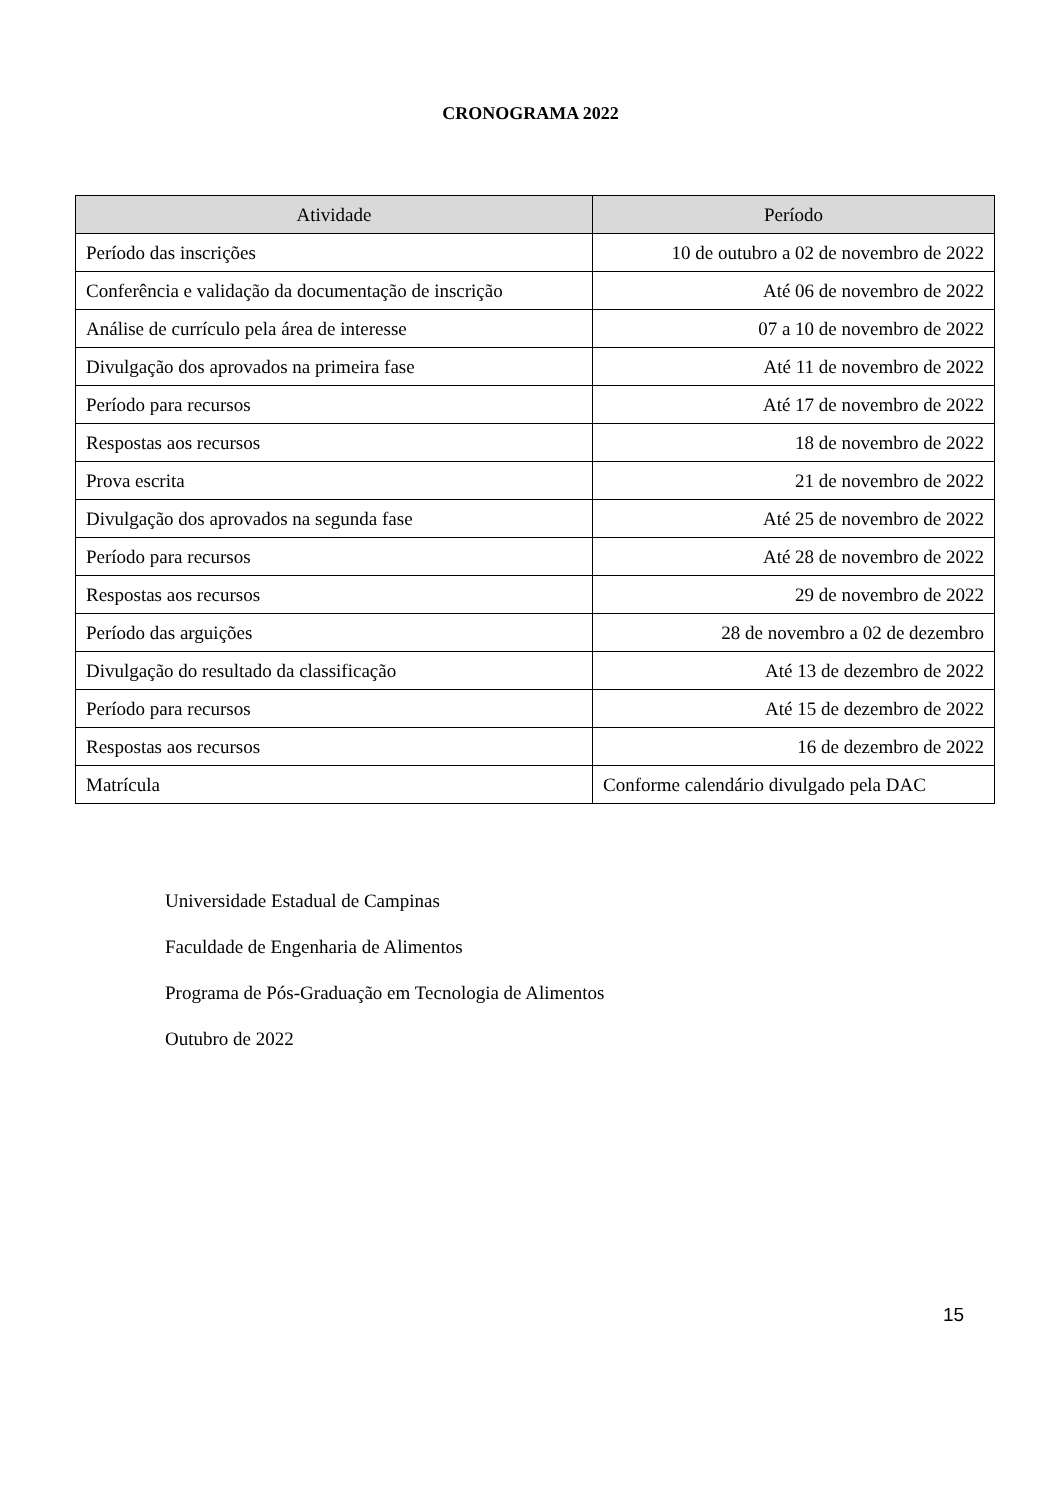CRONOGRAMA 2022
| Atividade | Período |
| --- | --- |
| Período das inscrições | 10 de outubro a 02 de novembro de 2022 |
| Conferência e validação da documentação de inscrição | Até 06 de novembro de 2022 |
| Análise de currículo pela área de interesse | 07 a 10 de novembro de 2022 |
| Divulgação dos aprovados na primeira fase | Até 11 de novembro de 2022 |
| Período para recursos | Até 17 de novembro de 2022 |
| Respostas aos recursos | 18 de novembro de 2022 |
| Prova escrita | 21 de novembro de 2022 |
| Divulgação dos aprovados na segunda fase | Até 25 de novembro de 2022 |
| Período para recursos | Até 28 de novembro de 2022 |
| Respostas aos recursos | 29 de novembro de 2022 |
| Período das arguições | 28 de novembro a 02 de dezembro |
| Divulgação do resultado da classificação | Até 13 de dezembro de 2022 |
| Período para recursos | Até 15 de dezembro de 2022 |
| Respostas aos recursos | 16 de dezembro de 2022 |
| Matrícula | Conforme calendário divulgado pela DAC |
Universidade Estadual de Campinas
Faculdade de Engenharia de Alimentos
Programa de Pós-Graduação em Tecnologia de Alimentos
Outubro de 2022
15